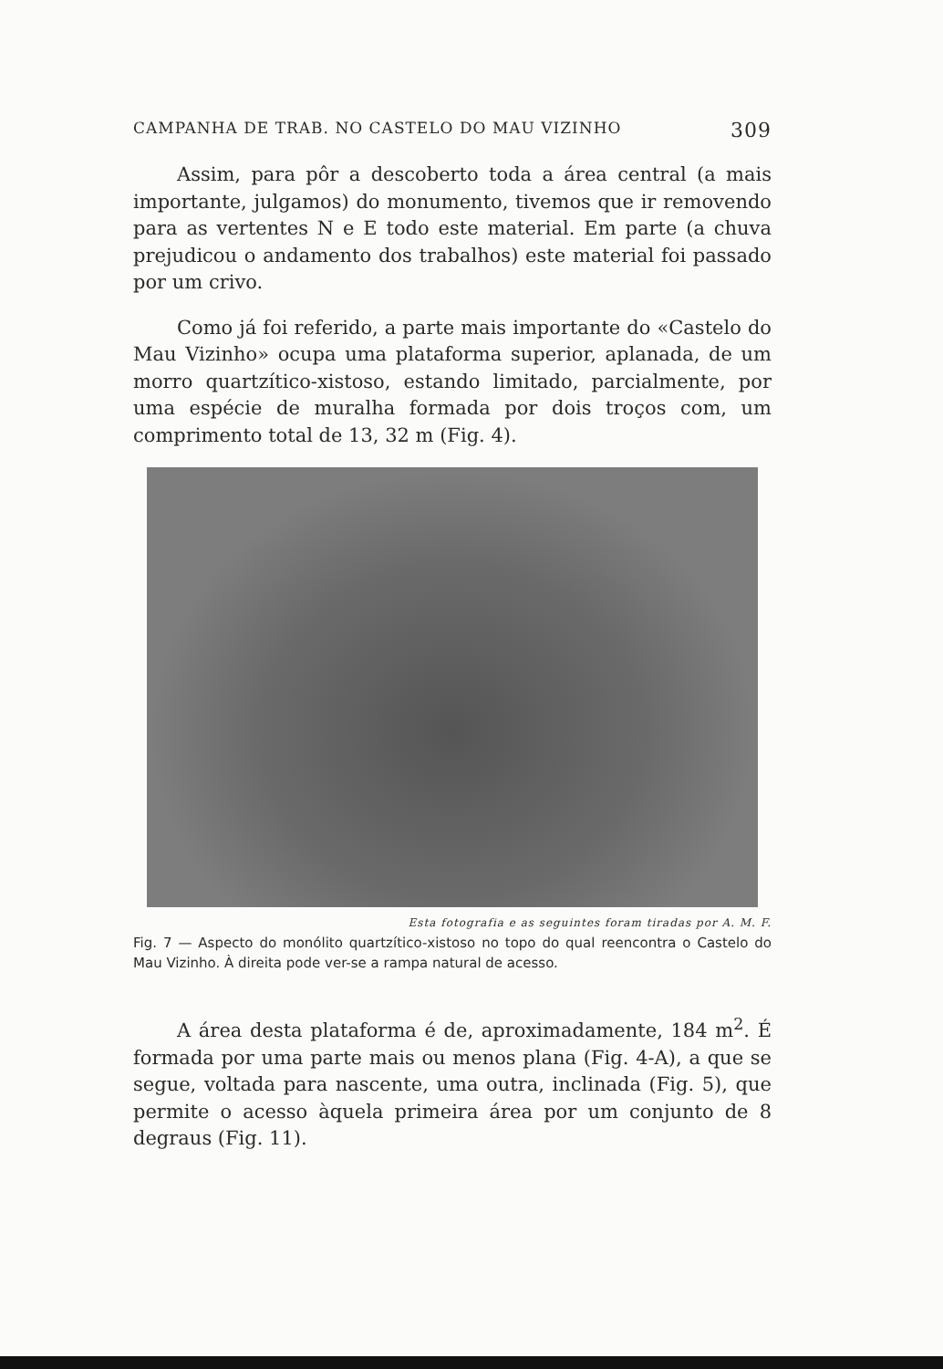CAMPANHA DE TRAB. NO CASTELO DO MAU VIZINHO 309
Assim, para pôr a descoberto toda a área central (a mais importante, julgamos) do monumento, tivemos que ir removendo para as vertentes N e E todo este material. Em parte (a chuva prejudicou o andamento dos trabalhos) este material foi passado por um crivo.
Como já foi referido, a parte mais importante do «Castelo do Mau Vizinho» ocupa uma plataforma superior, aplanada, de um morro quartzítico-xistoso, estando limitado, parcialmente, por uma espécie de muralha formada por dois troços com, um comprimento total de 13, 32 m (Fig. 4).
Esta fotografia e as seguintes foram tiradas por A. M. F.
Fig. 7 — Aspecto do monólito quartzítico-xistoso no topo do qual reencontra o Castelo do Mau Vizinho. À direita pode ver-se a rampa natural de acesso.
A área desta plataforma é de, aproximadamente, 184 m<sup>2</sup>. É formada por uma parte mais ou menos plana (Fig. 4-A), a que se segue, voltada para nascente, uma outra, inclinada (Fig. 5), que permite o acesso àquela primeira área por um conjunto de 8 degraus (Fig. 11).